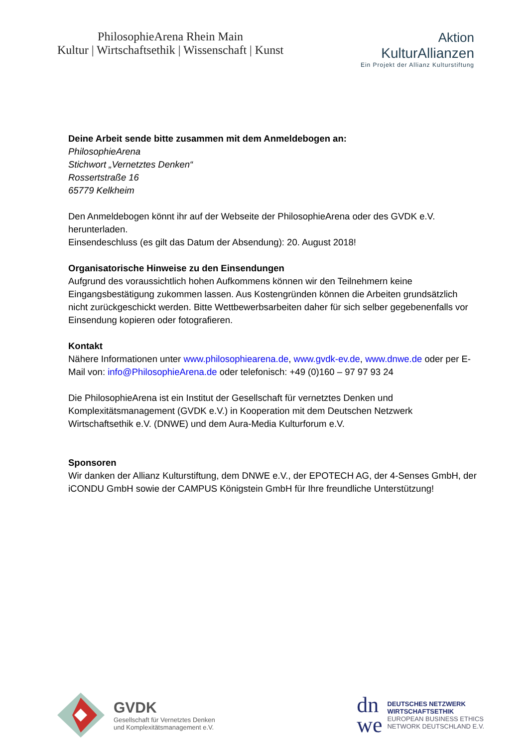PhilosophieArena Rhein Main
Kultur | Wirtschaftsethik | Wissenschaft | Kunst
Aktion
KulturAllianzen
Ein Projekt der Allianz Kulturstiftung
Deine Arbeit sende bitte zusammen mit dem Anmeldebogen an:
PhilosophieArena
Stichwort „Vernetztes Denken“
Rossertstraße 16
65779 Kelkheim
Den Anmeldebogen könnt ihr auf der Webseite der PhilosophieArena oder des GVDK e.V. herunterladen.
Einsendeschluss (es gilt das Datum der Absendung): 20. August 2018!
Organisatorische Hinweise zu den Einsendungen
Aufgrund des voraussichtlich hohen Aufkommens können wir den Teilnehmern keine Eingangsbestätigung zukommen lassen. Aus Kostengründen können die Arbeiten grundsätzlich nicht zurückgeschickt werden. Bitte Wettbewerbsarbeiten daher für sich selber gegebenenfalls vor Einsendung kopieren oder fotografieren.
Kontakt
Nähere Informationen unter www.philosophiearena.de, www.gvdk-ev.de, www.dnwe.de oder per E-Mail von: info@PhilosophieArena.de oder telefonisch: +49 (0)160 – 97 97 93 24
Die PhilosophieArena ist ein Institut der Gesellschaft für vernetztes Denken und Komplexitätsmanagement (GVDK e.V.) in Kooperation mit dem Deutschen Netzwerk Wirtschaftsethik e.V. (DNWE) und dem Aura-Media Kulturforum e.V.
Sponsoren
Wir danken der Allianz Kulturstiftung, dem DNWE e.V., der EPOTECH AG, der 4-Senses GmbH, der iCONDU GmbH sowie der CAMPUS Königstein GmbH für Ihre freundliche Unterstützung!
GVDK
Gesellschaft für Vernetztes Denken
und Komplexitätsmanagement e.V.
dn
we
DEUTSCHES NETZWERK
WIRTSCHAFTSETHIK
EUROPEAN BUSINESS ETHICS
NETWORK DEUTSCHLAND E.V.